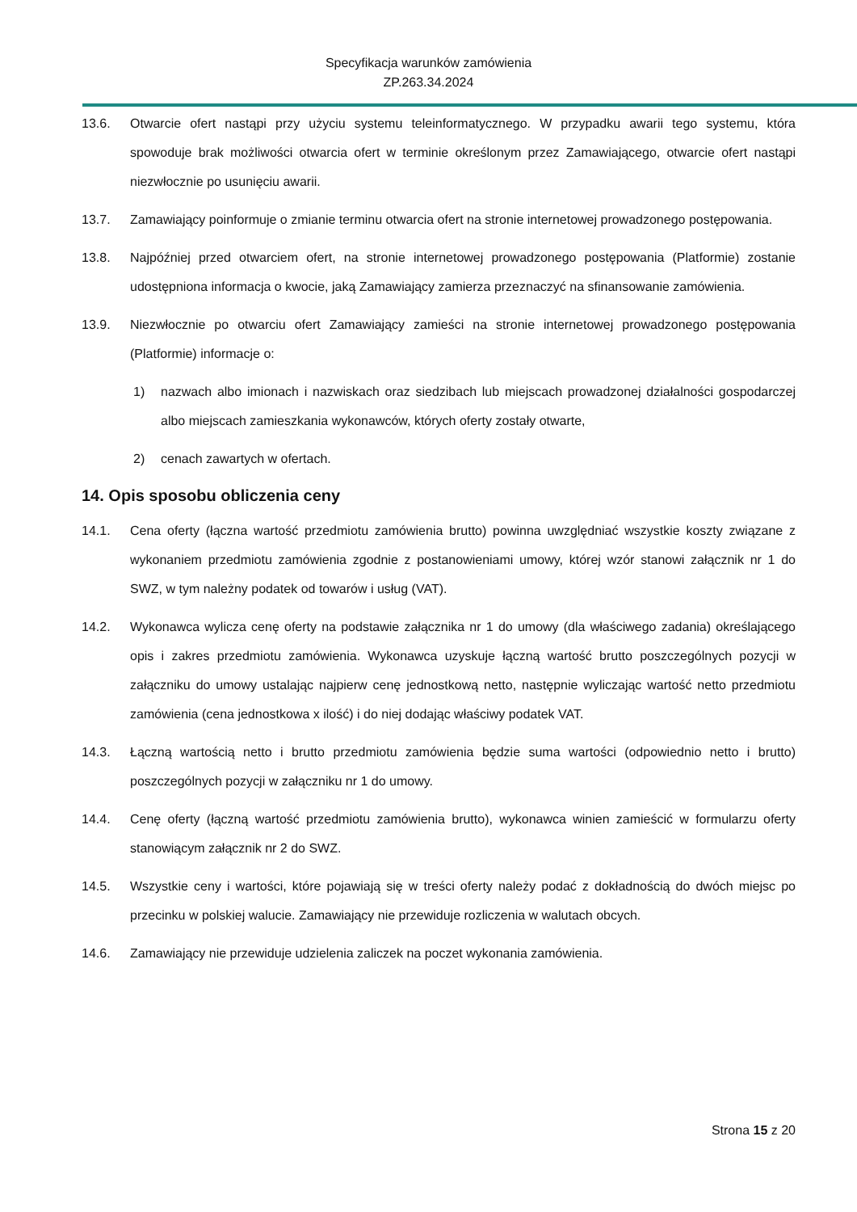Specyfikacja warunków zamówienia
ZP.263.34.2024
13.6. Otwarcie ofert nastąpi przy użyciu systemu teleinformatycznego. W przypadku awarii tego systemu, która spowoduje brak możliwości otwarcia ofert w terminie określonym przez Zamawiającego, otwarcie ofert nastąpi niezwłocznie po usunięciu awarii.
13.7. Zamawiający poinformuje o zmianie terminu otwarcia ofert na stronie internetowej prowadzonego postępowania.
13.8. Najpóźniej przed otwarciem ofert, na stronie internetowej prowadzonego postępowania (Platformie) zostanie udostępniona informacja o kwocie, jaką Zamawiający zamierza przeznaczyć na sfinansowanie zamówienia.
13.9. Niezwłocznie po otwarciu ofert Zamawiający zamieści na stronie internetowej prowadzonego postępowania (Platformie) informacje o:
1) nazwach albo imionach i nazwiskach oraz siedzibach lub miejscach prowadzonej działalności gospodarczej albo miejscach zamieszkania wykonawców, których oferty zostały otwarte,
2) cenach zawartych w ofertach.
14. Opis sposobu obliczenia ceny
14.1. Cena oferty (łączna wartość przedmiotu zamówienia brutto) powinna uwzględniać wszystkie koszty związane z wykonaniem przedmiotu zamówienia zgodnie z postanowieniami umowy, której wzór stanowi załącznik nr 1 do SWZ, w tym należny podatek od towarów i usług (VAT).
14.2. Wykonawca wylicza cenę oferty na podstawie załącznika nr 1 do umowy (dla właściwego zadania) określającego opis i zakres przedmiotu zamówienia. Wykonawca uzyskuje łączną wartość brutto poszczególnych pozycji w załączniku do umowy ustalając najpierw cenę jednostkową netto, następnie wyliczając wartość netto przedmiotu zamówienia (cena jednostkowa x ilość) i do niej dodając właściwy podatek VAT.
14.3. Łączną wartością netto i brutto przedmiotu zamówienia będzie suma wartości (odpowiednio netto i brutto) poszczególnych pozycji w załączniku nr 1 do umowy.
14.4. Cenę oferty (łączną wartość przedmiotu zamówienia brutto), wykonawca winien zamieścić w formularzu oferty stanowiącym załącznik nr 2 do SWZ.
14.5. Wszystkie ceny i wartości, które pojawiają się w treści oferty należy podać z dokładnością do dwóch miejsc po przecinku w polskiej walucie. Zamawiający nie przewiduje rozliczenia w walutach obcych.
14.6. Zamawiający nie przewiduje udzielenia zaliczek na poczet wykonania zamówienia.
Strona 15 z 20